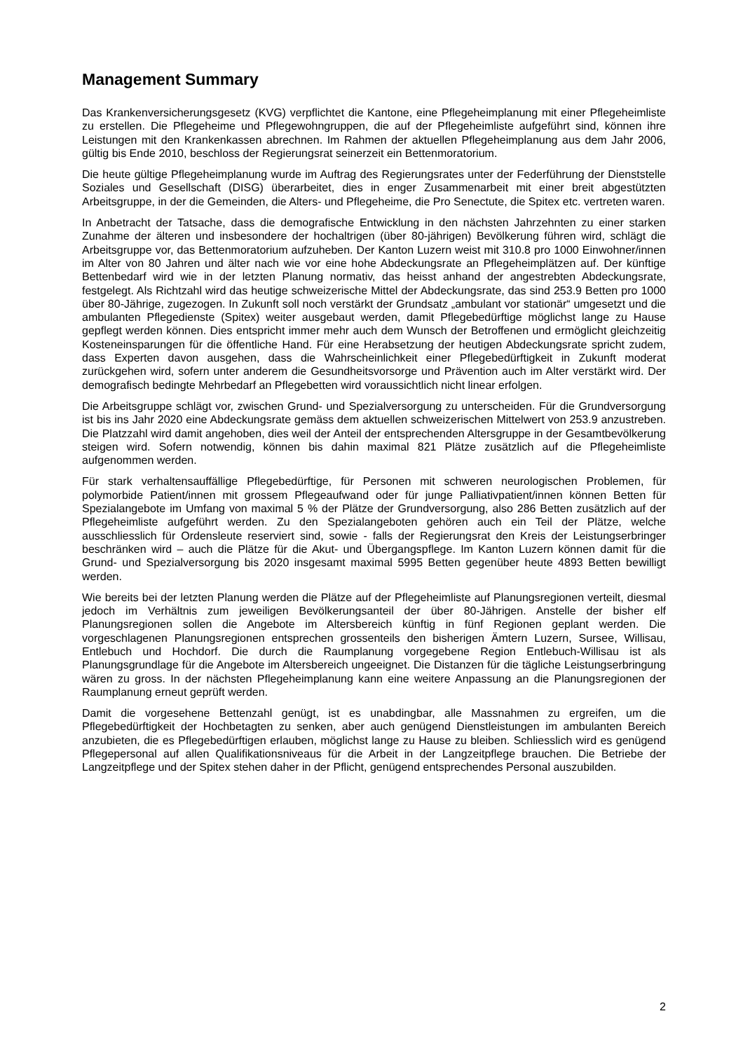Management Summary
Das Krankenversicherungsgesetz (KVG) verpflichtet die Kantone, eine Pflegeheimplanung mit einer Pflegeheimliste zu erstellen. Die Pflegeheime und Pflegewohngruppen, die auf der Pflegeheimliste aufgeführt sind, können ihre Leistungen mit den Krankenkassen abrechnen. Im Rahmen der aktuellen Pflegeheimplanung aus dem Jahr 2006, gültig bis Ende 2010, beschloss der Regierungsrat seinerzeit ein Bettenmoratorium.
Die heute gültige Pflegeheimplanung wurde im Auftrag des Regierungsrates unter der Federführung der Dienststelle Soziales und Gesellschaft (DISG) überarbeitet, dies in enger Zusammenarbeit mit einer breit abgestützten Arbeitsgruppe, in der die Gemeinden, die Alters- und Pflegeheime, die Pro Senectute, die Spitex etc. vertreten waren.
In Anbetracht der Tatsache, dass die demografische Entwicklung in den nächsten Jahrzehnten zu einer starken Zunahme der älteren und insbesondere der hochaltrigen (über 80-jährigen) Bevölkerung führen wird, schlägt die Arbeitsgruppe vor, das Bettenmoratorium aufzuheben. Der Kanton Luzern weist mit 310.8 pro 1000 Einwohner/innen im Alter von 80 Jahren und älter nach wie vor eine hohe Abdeckungsrate an Pflegeheimplätzen auf. Der künftige Bettenbedarf wird wie in der letzten Planung normativ, das heisst anhand der angestrebten Abdeckungsrate, festgelegt. Als Richtzahl wird das heutige schweizerische Mittel der Abdeckungsrate, das sind 253.9 Betten pro 1000 über 80-Jährige, zugezogen. In Zukunft soll noch verstärkt der Grundsatz „ambulant vor stationär“ umgesetzt und die ambulanten Pflegedienste (Spitex) weiter ausgebaut werden, damit Pflegebedürftige möglichst lange zu Hause gepflegt werden können. Dies entspricht immer mehr auch dem Wunsch der Betroffenen und ermöglicht gleichzeitig Kosteneinsparungen für die öffentliche Hand. Für eine Herabsetzung der heutigen Abdeckungsrate spricht zudem, dass Experten davon ausgehen, dass die Wahrscheinlichkeit einer Pflegebedürftigkeit in Zukunft moderat zurückgehen wird, sofern unter anderem die Gesundheitsvorsorge und Prävention auch im Alter verstärkt wird. Der demografisch bedingte Mehrbedarf an Pflegebetten wird voraussichtlich nicht linear erfolgen.
Die Arbeitsgruppe schlägt vor, zwischen Grund- und Spezialversorgung zu unterscheiden. Für die Grundversorgung ist bis ins Jahr 2020 eine Abdeckungsrate gemäss dem aktuellen schweizerischen Mittelwert von 253.9 anzustreben. Die Platzzahl wird damit angehoben, dies weil der Anteil der entsprechenden Altersgruppe in der Gesamtbevölkerung steigen wird. Sofern notwendig, können bis dahin maximal 821 Plätze zusätzlich auf die Pflegeheimliste aufgenommen werden.
Für stark verhaltensauffällige Pflegebedürftige, für Personen mit schweren neurologischen Problemen, für polymorbide Patient/innen mit grossem Pflegeaufwand oder für junge Palliativpatient/innen können Betten für Spezialangebote im Umfang von maximal 5 % der Plätze der Grundversorgung, also 286 Betten zusätzlich auf der Pflegeheimliste aufgeführt werden. Zu den Spezialangeboten gehören auch ein Teil der Plätze, welche ausschliesslich für Ordensleute reserviert sind, sowie - falls der Regierungsrat den Kreis der Leistungserbringer beschränken wird – auch die Plätze für die Akut- und Übergangspflege. Im Kanton Luzern können damit für die Grund- und Spezialversorgung bis 2020 insgesamt maximal 5995 Betten gegenüber heute 4893 Betten bewilligt werden.
Wie bereits bei der letzten Planung werden die Plätze auf der Pflegeheimliste auf Planungsregionen verteilt, diesmal jedoch im Verhältnis zum jeweiligen Bevölkerungsanteil der über 80-Jährigen. Anstelle der bisher elf Planungsregionen sollen die Angebote im Altersbereich künftig in fünf Regionen geplant werden. Die vorgeschlagenen Planungsregionen entsprechen grossenteils den bisherigen Ämtern Luzern, Sursee, Willisau, Entlebuch und Hochdorf. Die durch die Raumplanung vorgegebene Region Entlebuch-Willisau ist als Planungsgrundlage für die Angebote im Altersbereich ungeeignet. Die Distanzen für die tägliche Leistungserbringung wären zu gross. In der nächsten Pflegeheimplanung kann eine weitere Anpassung an die Planungsregionen der Raumplanung erneut geprüft werden.
Damit die vorgesehene Bettenzahl genügt, ist es unabdingbar, alle Massnahmen zu ergreifen, um die Pflegebedürftigkeit der Hochbetagten zu senken, aber auch genügend Dienstleistungen im ambulanten Bereich anzubieten, die es Pflegebedürftigen erlauben, möglichst lange zu Hause zu bleiben. Schliesslich wird es genügend Pflegepersonal auf allen Qualifikationsniveaus für die Arbeit in der Langzeitpflege brauchen. Die Betriebe der Langzeitpflege und der Spitex stehen daher in der Pflicht, genügend entsprechendes Personal auszubilden.
2